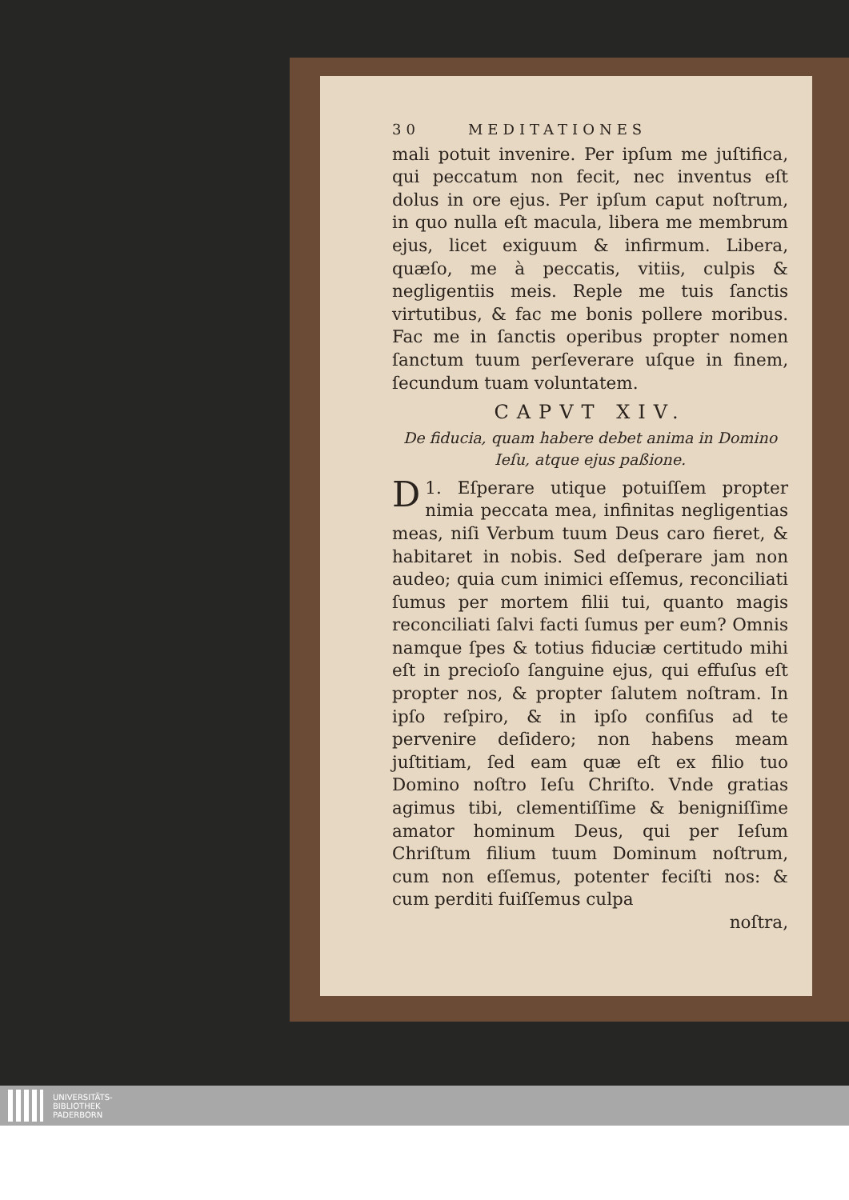30 MEDITATIONES
mali potuit invenire. Per ipſum me juſtifica, qui peccatum non fecit, nec inventus eſt dolus in ore ejus. Per ipſum caput noſtrum, in quo nulla eſt macula, libera me membrum ejus, licet exiguum & infirmum. Libera, quæſo, me à peccatis, vitiis, culpis & negligentiis meis. Reple me tuis ſanctis virtutibus, & fac me bonis pollere moribus. Fac me in ſanctis operibus propter nomen ſanctum tuum perſeverare uſque in finem, ſecundum tuam voluntatem.
CAPVT XIV.
De fiducia, quam habere debet anima in Domino Ieſu, atque ejus paßione.
1. DEſperare utique potuiſſem propter nimia peccata mea, infinitas negligentias meas, niſi Verbum tuum Deus caro fieret, & habitaret in nobis. Sed deſperare jam non audeo; quia cum inimici eſſemus, reconciliati ſumus per mortem filii tui, quanto magis reconciliati ſalvi facti ſumus per eum? Omnis namque ſpes & totius fiduciæ certitudo mihi eſt in precioſo ſanguine ejus, qui effuſus eſt propter nos, & propter ſalutem noſtram. In ipſo reſpiro, & in ipſo confiſus ad te pervenire deſidero; non habens meam juſtitiam, ſed eam quæ eſt ex filio tuo Domino noſtro Ieſu Chriſto. Vnde gratias agimus tibi, clementiſſime & benigniſſime amator hominum Deus, qui per Ieſum Chriſtum filium tuum Dominum noſtrum, cum non eſſemus, potenter feciſti nos: & cum perditi fuiſſemus culpa
noſtra,
UNIVERSITÄTS-
BIBLIOTHEK
PADERBORN